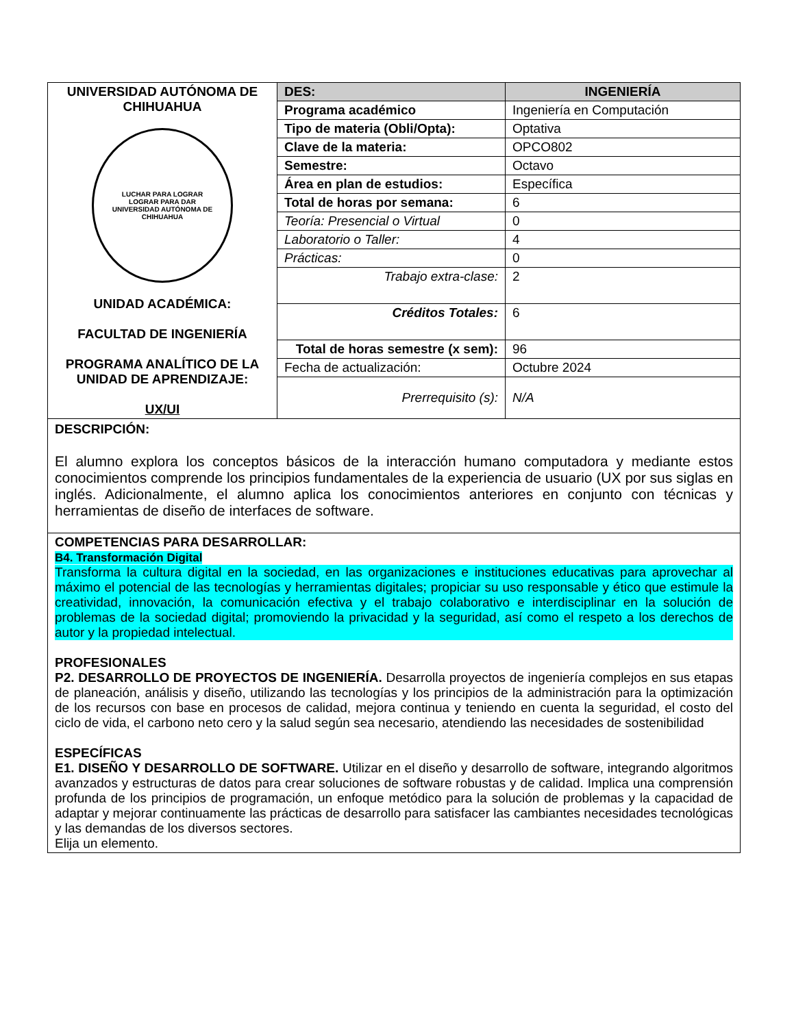| UNIVERSIDAD AUTÓNOMA DE CHIHUAHUA LUCHAR PARA LOGRAR LOGRAR PARA DAR UNIVERSIDAD AUTÓNOMA DE CHIHUAHUA UNIDAD ACADÉMICA: FACULTAD DE INGENIERÍA PROGRAMA ANALÍTICO DE LA UNIDAD DE APRENDIZAJE: UX/UI | DES: | INGENIERÍA |
| | Programa académico | Ingeniería en Computación |
| | Tipo de materia (Obli/Opta): | Optativa |
| | Clave de la materia: | OPCO802 |
| | Semestre: | Octavo |
| | Área en plan de estudios: | Específica |
| | Total de horas por semana: | 6 |
| | Teoría: Presencial o Virtual | 0 |
| | Laboratorio o Taller: | 4 |
| | Prácticas: | 0 |
| | Trabajo extra-clase: | 2 |
| | Créditos Totales: | 6 |
| | Total de horas semestre (x sem): | 96 |
| | Fecha de actualización: | Octubre 2024 |
| | Prerrequisito (s): | N/A |
DESCRIPCIÓN:
El alumno explora los conceptos básicos de la interacción humano computadora y mediante estos conocimientos comprende los principios fundamentales de la experiencia de usuario (UX por sus siglas en inglés. Adicionalmente, el alumno aplica los conocimientos anteriores en conjunto con técnicas y herramientas de diseño de interfaces de software.
COMPETENCIAS PARA DESARROLLAR:
B4. Transformación Digital
Transforma la cultura digital en la sociedad, en las organizaciones e instituciones educativas para aprovechar al máximo el potencial de las tecnologías y herramientas digitales; propiciar su uso responsable y ético que estimule la creatividad, innovación, la comunicación efectiva y el trabajo colaborativo e interdisciplinar en la solución de problemas de la sociedad digital; promoviendo la privacidad y la seguridad, así como el respeto a los derechos de autor y la propiedad intelectual.
PROFESIONALES
P2. DESARROLLO DE PROYECTOS DE INGENIERÍA. Desarrolla proyectos de ingeniería complejos en sus etapas de planeación, análisis y diseño, utilizando las tecnologías y los principios de la administración para la optimización de los recursos con base en procesos de calidad, mejora continua y teniendo en cuenta la seguridad, el costo del ciclo de vida, el carbono neto cero y la salud según sea necesario, atendiendo las necesidades de sostenibilidad
ESPECÍFICAS
E1. DISEÑO Y DESARROLLO DE SOFTWARE. Utilizar en el diseño y desarrollo de software, integrando algoritmos avanzados y estructuras de datos para crear soluciones de software robustas y de calidad. Implica una comprensión profunda de los principios de programación, un enfoque metódico para la solución de problemas y la capacidad de adaptar y mejorar continuamente las prácticas de desarrollo para satisfacer las cambiantes necesidades tecnológicas y las demandas de los diversos sectores.
Elija un elemento.